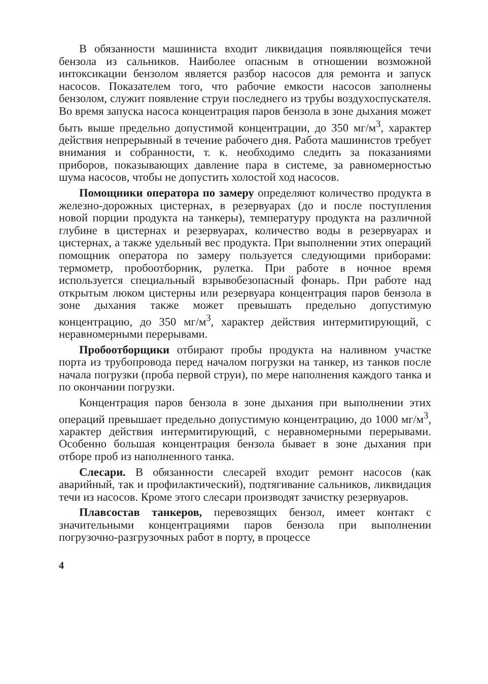В обязанности машиниста входит ликвидация появляющейся течи бензола из сальников. Наиболее опасным в отношении возможной интоксикации бензолом является разбор насосов для ремонта и запуск насосов. Показателем того, что рабочие емкости насосов заполнены бензолом, служит появление струи последнего из трубы воздухоспускателя. Во время запуска насоса концентрация паров бензола в зоне дыхания может быть выше предельно допустимой концентрации, до 350 мг/м<sup>3</sup>, характер действия непрерывный в течение рабочего дня. Работа машинистов требует внимания и собранности, т. к. необходимо следить за показаниями приборов, показывающих давление пара в системе, за равномерностью шума насосов, чтобы не допустить холостой ход насосов.
Помощники оператора по замеру определяют количество продукта в железно-дорожных цистернах, в резервуарах (до и после поступления новой порции продукта на танкеры), температуру продукта на различной глубине в цистернах и резервуарах, количество воды в резервуарах и цистернах, а также удельный вес продукта. При выполнении этих операций помощник оператора по замеру пользуется следующими приборами: термометр, пробоотборник, рулетка. При работе в ночное время используется специальный взрывобезопасный фонарь. При работе над открытым люком цистерны или резервуара концентрация паров бензола в зоне дыхания также может превышать предельно допустимую концентрацию, до 350 мг/м<sup>3</sup>, характер действия интермитирующий, с неравномерными перерывами.
Пробоотборщики отбирают пробы продукта на наливном участке порта из трубопровода перед началом погрузки на танкер, из танков после начала погрузки (проба первой струи), по мере наполнения каждого танка и по окончании погрузки.
Концентрация паров бензола в зоне дыхания при выполнении этих операций превышает предельно допустимую концентрацию, до 1000 мг/м<sup>3</sup>, характер действия интермитирующий, с неравномерными перерывами. Особенно большая концентрация бензола бывает в зоне дыхания при отборе проб из наполненного танка.
Слесари. В обязанности слесарей входит ремонт насосов (как аварийный, так и профилактический), подтягивание сальников, ликвидация течи из насосов. Кроме этого слесари производят зачистку резервуаров.
Плавсостав танкеров, перевозящих бензол, имеет контакт с значительными концентрациями паров бензола при выполнении погрузочно-разгрузочных работ в порту, в процессе
4